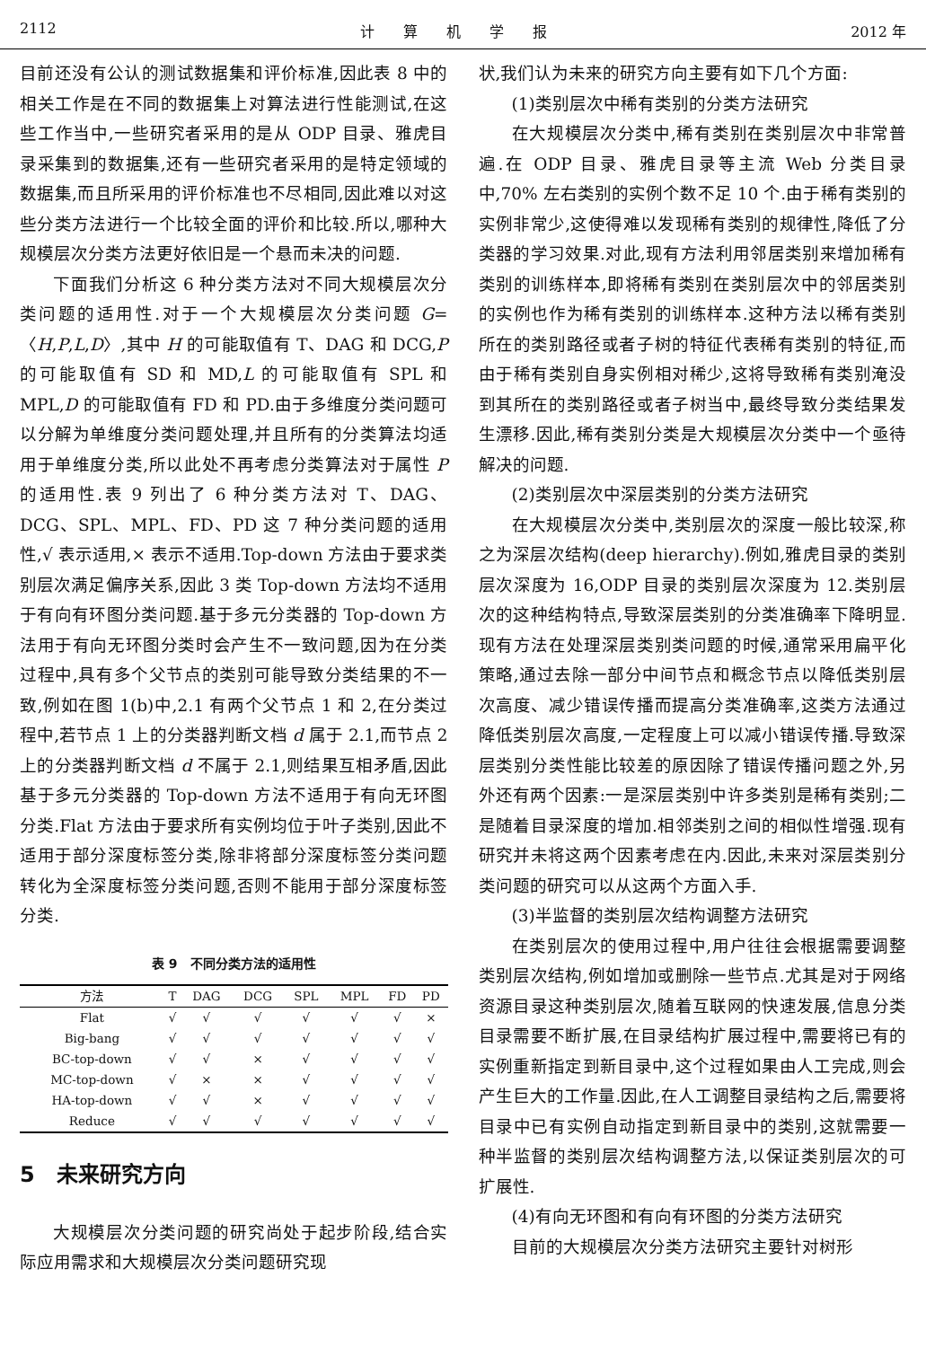2112 计　　算　　机　　学　　报 2012 年
目前还没有公认的测试数据集和评价标准,因此表 8 中的相关工作是在不同的数据集上对算法进行性能测试,在这些工作当中,一些研究者采用的是从 ODP 目录、雅虎目录采集到的数据集,还有一些研究者采用的是特定领域的数据集,而且所采用的评价标准也不尽相同,因此难以对这些分类方法进行一个比较全面的评价和比较.所以,哪种大规模层次分类方法更好依旧是一个悬而未决的问题.
下面我们分析这 6 种分类方法对不同大规模层次分类问题的适用性.对于一个大规模层次分类问题 G=〈H,P,L,D〉,其中 H 的可能取值有 T、DAG 和 DCG,P 的可能取值有 SD 和 MD,L 的可能取值有 SPL 和 MPL,D 的可能取值有 FD 和 PD.由于多维度分类问题可以分解为单维度分类问题处理,并且所有的分类算法均适用于单维度分类,所以此处不再考虑分类算法对于属性 P 的适用性.表 9 列出了 6 种分类方法对 T、DAG、DCG、SPL、MPL、FD、PD 这 7 种分类问题的适用性,√ 表示适用,× 表示不适用.Top-down 方法由于要求类别层次满足偏序关系,因此 3 类 Top-down 方法均不适用于有向有环图分类问题.基于多元分类器的 Top-down 方法用于有向无环图分类时会产生不一致问题,因为在分类过程中,具有多个父节点的类别可能导致分类结果的不一致,例如在图 1(b)中,2.1 有两个父节点 1 和 2,在分类过程中,若节点 1 上的分类器判断文档 d 属于 2.1,而节点 2 上的分类器判断文档 d 不属于 2.1,则结果互相矛盾,因此基于多元分类器的 Top-down 方法不适用于有向无环图分类.Flat 方法由于要求所有实例均位于叶子类别,因此不适用于部分深度标签分类,除非将部分深度标签分类问题转化为全深度标签分类问题,否则不能用于部分深度标签分类.
表 9　不同分类方法的适用性
| 方法 | T | DAG | DCG | SPL | MPL | FD | PD |
| --- | --- | --- | --- | --- | --- | --- | --- |
| Flat | √ | √ | √ | √ | √ | √ | × |
| Big-bang | √ | √ | √ | √ | √ | √ | √ |
| BC-top-down | √ | √ | × | √ | √ | √ | √ |
| MC-top-down | √ | × | × | √ | √ | √ | √ |
| HA-top-down | √ | √ | × | √ | √ | √ | √ |
| Reduce | √ | √ | √ | √ | √ | √ | √ |
5　未来研究方向
大规模层次分类问题的研究尚处于起步阶段,结合实际应用需求和大规模层次分类问题研究现
状,我们认为未来的研究方向主要有如下几个方面:
(1)类别层次中稀有类别的分类方法研究
在大规模层次分类中,稀有类别在类别层次中非常普遍.在 ODP 目录、雅虎目录等主流 Web 分类目录中,70% 左右类别的实例个数不足 10 个.由于稀有类别的实例非常少,这使得难以发现稀有类别的规律性,降低了分类器的学习效果.对此,现有方法利用邻居类别来增加稀有类别的训练样本,即将稀有类别在类别层次中的邻居类别的实例也作为稀有类别的训练样本.这种方法以稀有类别所在的类别路径或者子树的特征代表稀有类别的特征,而由于稀有类别自身实例相对稀少,这将导致稀有类别淹没到其所在的类别路径或者子树当中,最终导致分类结果发生漂移.因此,稀有类别分类是大规模层次分类中一个亟待解决的问题.
(2)类别层次中深层类别的分类方法研究
在大规模层次分类中,类别层次的深度一般比较深,称之为深层次结构(deep hierarchy).例如,雅虎目录的类别层次深度为 16,ODP 目录的类别层次深度为 12.类别层次的这种结构特点,导致深层类别的分类准确率下降明显.现有方法在处理深层类别类问题的时候,通常采用扁平化策略,通过去除一部分中间节点和概念节点以降低类别层次高度、减少错误传播而提高分类准确率,这类方法通过降低类别层次高度,一定程度上可以减小错误传播.导致深层类别分类性能比较差的原因除了错误传播问题之外,另外还有两个因素:一是深层类别中许多类别是稀有类别;二是随着目录深度的增加.相邻类别之间的相似性增强.现有研究并未将这两个因素考虑在内.因此,未来对深层类别分类问题的研究可以从这两个方面入手.
(3)半监督的类别层次结构调整方法研究
在类别层次的使用过程中,用户往往会根据需要调整类别层次结构,例如增加或删除一些节点.尤其是对于网络资源目录这种类别层次,随着互联网的快速发展,信息分类目录需要不断扩展,在目录结构扩展过程中,需要将已有的实例重新指定到新目录中,这个过程如果由人工完成,则会产生巨大的工作量.因此,在人工调整目录结构之后,需要将目录中已有实例自动指定到新目录中的类别,这就需要一种半监督的类别层次结构调整方法,以保证类别层次的可扩展性.
(4)有向无环图和有向有环图的分类方法研究
目前的大规模层次分类方法研究主要针对树形